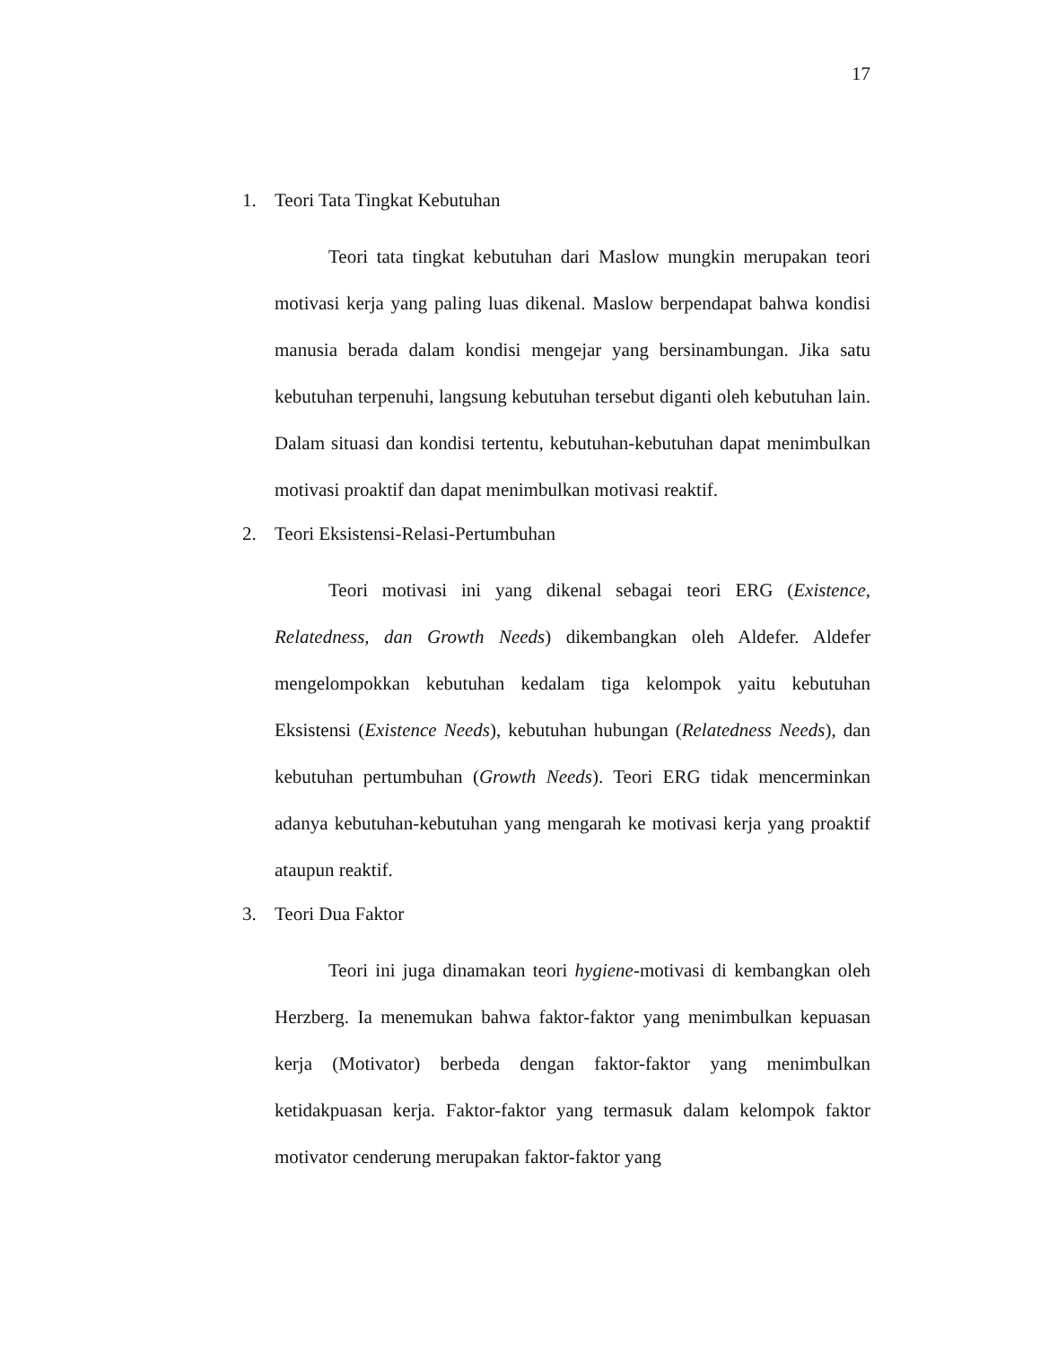17
1. Teori Tata Tingkat Kebutuhan
Teori tata tingkat kebutuhan dari Maslow mungkin merupakan teori motivasi kerja yang paling luas dikenal. Maslow berpendapat bahwa kondisi manusia berada dalam kondisi mengejar yang bersinambungan. Jika satu kebutuhan terpenuhi, langsung kebutuhan tersebut diganti oleh kebutuhan lain. Dalam situasi dan kondisi tertentu, kebutuhan-kebutuhan dapat menimbulkan motivasi proaktif dan dapat menimbulkan motivasi reaktif.
2. Teori Eksistensi-Relasi-Pertumbuhan
Teori motivasi ini yang dikenal sebagai teori ERG (Existence, Relatedness, dan Growth Needs) dikembangkan oleh Aldefer. Aldefer mengelompokkan kebutuhan kedalam tiga kelompok yaitu kebutuhan Eksistensi (Existence Needs), kebutuhan hubungan (Relatedness Needs), dan kebutuhan pertumbuhan (Growth Needs). Teori ERG tidak mencerminkan adanya kebutuhan-kebutuhan yang mengarah ke motivasi kerja yang proaktif ataupun reaktif.
3. Teori Dua Faktor
Teori ini juga dinamakan teori hygiene-motivasi di kembangkan oleh Herzberg. Ia menemukan bahwa faktor-faktor yang menimbulkan kepuasan kerja (Motivator) berbeda dengan faktor-faktor yang menimbulkan ketidakpuasan kerja. Faktor-faktor yang termasuk dalam kelompok faktor motivator cenderung merupakan faktor-faktor yang